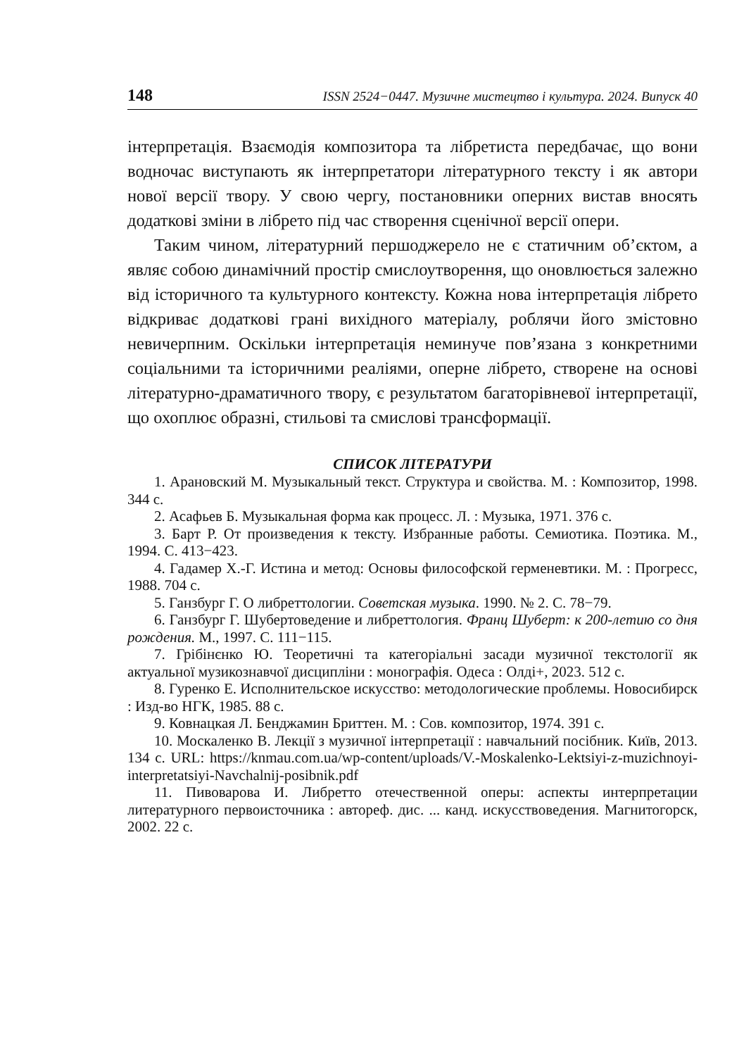148 ISSN 2524−0447. Музичне мистецтво і культура. 2024. Випуск 40
інтерпретація. Взаємодія композитора та лібретиста передбачає, що вони водночас виступають як інтерпретатори літературного тексту і як автори нової версії твору. У свою чергу, постановники оперних вистав вносять додаткові зміни в лібрето під час створення сценічної версії опери.
Таким чином, літературний першоджерело не є статичним об’єктом, а являє собою динамічний простір смислоутворення, що оновлюється залежно від історичного та культурного контексту. Кожна нова інтерпретація лібрето відкриває додаткові грані вихідного матеріалу, роблячи його змістовно невичерпним. Оскільки інтерпретація неминуче пов’язана з конкретними соціальними та історичними реаліями, оперне лібрето, створене на основі літературно-драматичного твору, є результатом багаторівневої інтерпретації, що охоплює образні, стильові та смислові трансформації.
СПИСОК ЛІТЕРАТУРИ
1. Арановский М. Музыкальный текст. Структура и свойства. М. : Композитор, 1998. 344 с.
2. Асафьев Б. Музыкальная форма как процесс. Л. : Музыка, 1971. 376 с.
3. Барт Р. От произведения к тексту. Избранные работы. Семиотика. Поэтика. М., 1994. С. 413−423.
4. Гадамер Х.-Г. Истина и метод: Основы философской герменевтики. М. : Прогресс, 1988. 704 с.
5. Ганзбург Г. О либреттологии. Советская музыка. 1990. № 2. С. 78−79.
6. Ганзбург Г. Шубертоведение и либреттология. Франц Шуберт: к 200-летию со дня рождения. М., 1997. С. 111−115.
7. Грібінєнко Ю. Теоретичні та категоріальні засади музичної текстології як актуальної музикознавчої дисципліни : монографія. Одеса : Олді+, 2023. 512 с.
8. Гуренко Е. Исполнительское искусство: методологические проблемы. Новосибирск : Изд-во НГК, 1985. 88 с.
9. Ковнацкая Л. Бенджамин Бриттен. М. : Сов. композитор, 1974. 391 с.
10. Москаленко В. Лекції з музичної інтерпретації : навчальний посібник. Київ, 2013. 134 с. URL: https://knmau.com.ua/wp-content/uploads/V.-Moskalenko-Lektsiyi-z-muzichnoyi-interpretatsiyi-Navchalnij-posibnik.pdf
11. Пивоварова И. Либретто отечественной оперы: аспекты интерпретации литературного первоисточника : автореф. дис. ... канд. искусствоведения. Магнитогорск, 2002. 22 с.